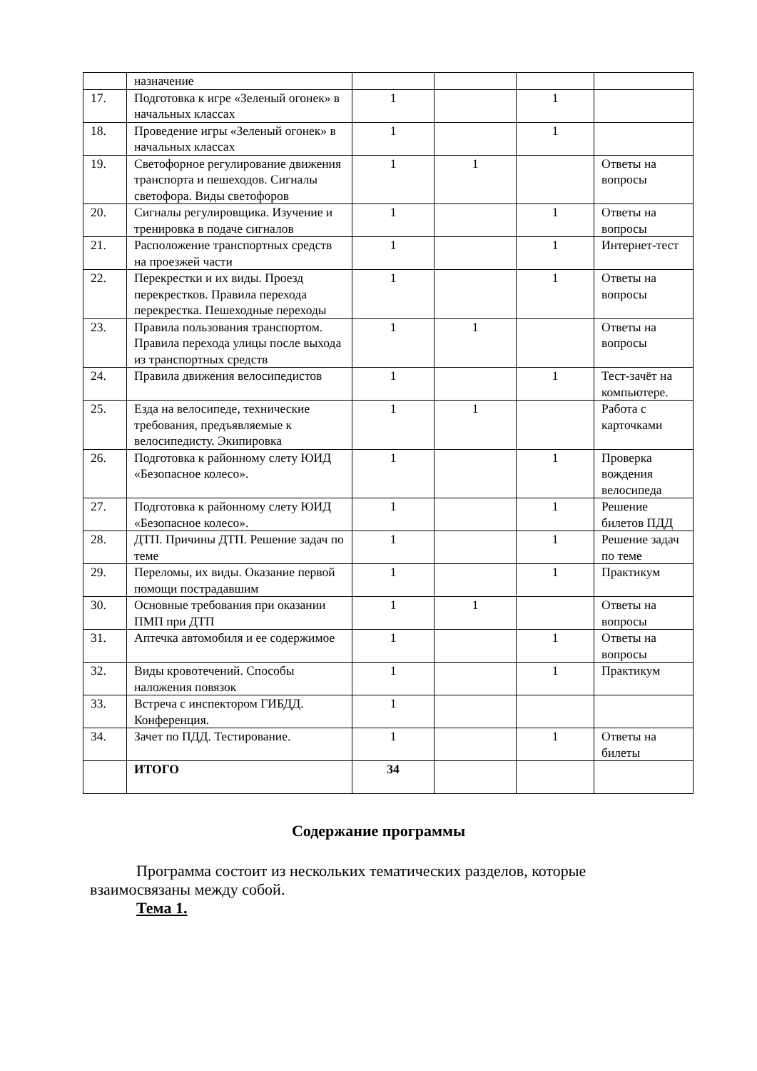| | назначение | | | | |
| 17. | Подготовка к игре «Зеленый огонек» в начальных классах | 1 | | 1 | |
| 18. | Проведение игры «Зеленый огонек» в начальных классах | 1 | | 1 | |
| 19. | Светофорное регулирование движения транспорта и пешеходов. Сигналы светофора. Виды светофоров | 1 | 1 | | Ответы на вопросы |
| 20. | Сигналы регулировщика. Изучение и тренировка в подаче сигналов | 1 | | 1 | Ответы на вопросы |
| 21. | Расположение транспортных средств на проезжей части | 1 | | 1 | Интернет-тест |
| 22. | Перекрестки и их виды. Проезд перекрестков. Правила перехода перекрестка. Пешеходные переходы | 1 | | 1 | Ответы на вопросы |
| 23. | Правила пользования транспортом. Правила перехода улицы после выхода из транспортных средств | 1 | 1 | | Ответы на вопросы |
| 24. | Правила движения велосипедистов | 1 | | 1 | Тест-зачёт на компьютере. |
| 25. | Езда на велосипеде, технические требования, предъявляемые к велосипедисту. Экипировка | 1 | 1 | | Работа с карточками |
| 26. | Подготовка к районному слету ЮИД «Безопасное колесо». | 1 | | 1 | Проверка вождения велосипеда |
| 27. | Подготовка к районному слету ЮИД «Безопасное колесо». | 1 | | 1 | Решение билетов ПДД |
| 28. | ДТП. Причины ДТП. Решение задач по теме | 1 | | 1 | Решение задач по теме |
| 29. | Переломы, их виды. Оказание первой помощи пострадавшим | 1 | | 1 | Практикум |
| 30. | Основные требования при оказании ПМП при ДТП | 1 | 1 | | Ответы на вопросы |
| 31. | Аптечка автомобиля и ее содержимое | 1 | | 1 | Ответы на вопросы |
| 32. | Виды кровотечений. Способы наложения повязок | 1 | | 1 | Практикум |
| 33. | Встреча с инспектором ГИБДД. Конференция. | 1 | | | |
| 34. | Зачет по ПДД. Тестирование. | 1 | | 1 | Ответы на билеты |
| | ИТОГО | 34 | | | |
Содержание программы
Программа состоит из нескольких тематических разделов, которые взаимосвязаны между собой.
Тема 1.